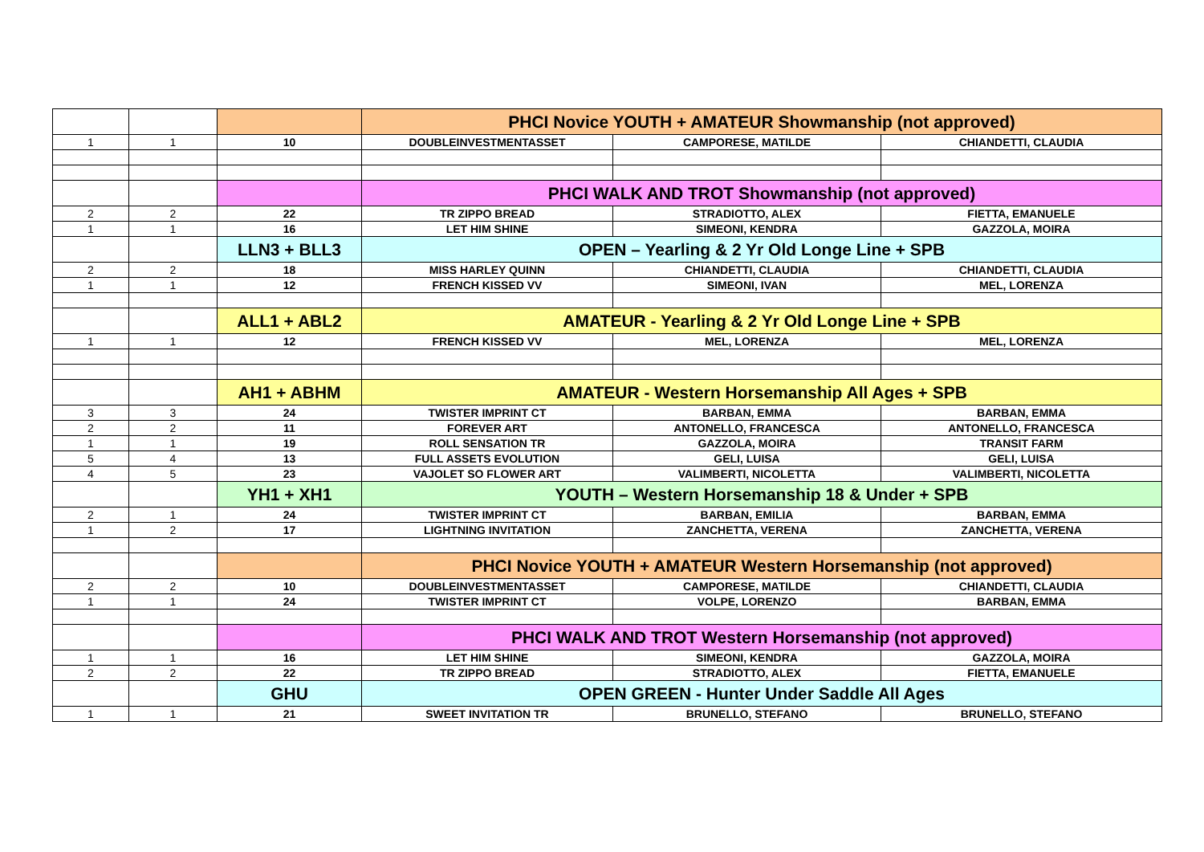| | | | PHCI Novice YOUTH + AMATEUR Showmanship (not approved) | | |
| 1 | 1 | 10 | DOUBLEINVESTMENTASSET | CAMPORESE, MATILDE | CHIANDETTI, CLAUDIA |
| | | | PHCI WALK AND TROT Showmanship (not approved) | | |
| 2 | 2 | 22 | TR ZIPPO BREAD | STRADIOTTO, ALEX | FIETTA, EMANUELE |
| 1 | 1 | 16 | LET HIM SHINE | SIMEONI, KENDRA | GAZZOLA, MOIRA |
| | | LLN3 + BLL3 | OPEN – Yearling & 2 Yr Old Longe Line + SPB | | |
| 2 | 2 | 18 | MISS HARLEY QUINN | CHIANDETTI, CLAUDIA | CHIANDETTI, CLAUDIA |
| 1 | 1 | 12 | FRENCH KISSED VV | SIMEONI, IVAN | MEL, LORENZA |
| | | ALL1 + ABL2 | AMATEUR - Yearling & 2 Yr Old Longe Line + SPB | | |
| 1 | 1 | 12 | FRENCH KISSED VV | MEL, LORENZA | MEL, LORENZA |
| | | AH1 + ABHM | AMATEUR - Western Horsemanship All Ages + SPB | | |
| 3 | 3 | 24 | TWISTER IMPRINT CT | BARBAN, EMMA | BARBAN, EMMA |
| 2 | 2 | 11 | FOREVER ART | ANTONELLO, FRANCESCA | ANTONELLO, FRANCESCA |
| 1 | 1 | 19 | ROLL SENSATION TR | GAZZOLA, MOIRA | TRANSIT FARM |
| 5 | 4 | 13 | FULL ASSETS EVOLUTION | GELI, LUISA | GELI, LUISA |
| 4 | 5 | 23 | VAJOLET SO FLOWER ART | VALIMBERTI, NICOLETTA | VALIMBERTI, NICOLETTA |
| | | YH1 + XH1 | YOUTH – Western Horsemanship 18 & Under + SPB | | |
| 2 | 1 | 24 | TWISTER IMPRINT CT | BARBAN, EMILIA | BARBAN, EMMA |
| 1 | 2 | 17 | LIGHTNING INVITATION | ZANCHETTA, VERENA | ZANCHETTA, VERENA |
| | | | PHCI Novice YOUTH + AMATEUR Western Horsemanship (not approved) | | |
| 2 | 2 | 10 | DOUBLEINVESTMENTASSET | CAMPORESE, MATILDE | CHIANDETTI, CLAUDIA |
| 1 | 1 | 24 | TWISTER IMPRINT CT | VOLPE, LORENZO | BARBAN, EMMA |
| | | | PHCI WALK AND TROT Western Horsemanship (not approved) | | |
| 1 | 1 | 16 | LET HIM SHINE | SIMEONI, KENDRA | GAZZOLA, MOIRA |
| 2 | 2 | 22 | TR ZIPPO BREAD | STRADIOTTO, ALEX | FIETTA, EMANUELE |
| | | GHU | OPEN GREEN - Hunter Under Saddle All Ages | | |
| 1 | 1 | 21 | SWEET INVITATION TR | BRUNELLO, STEFANO | BRUNELLO, STEFANO |